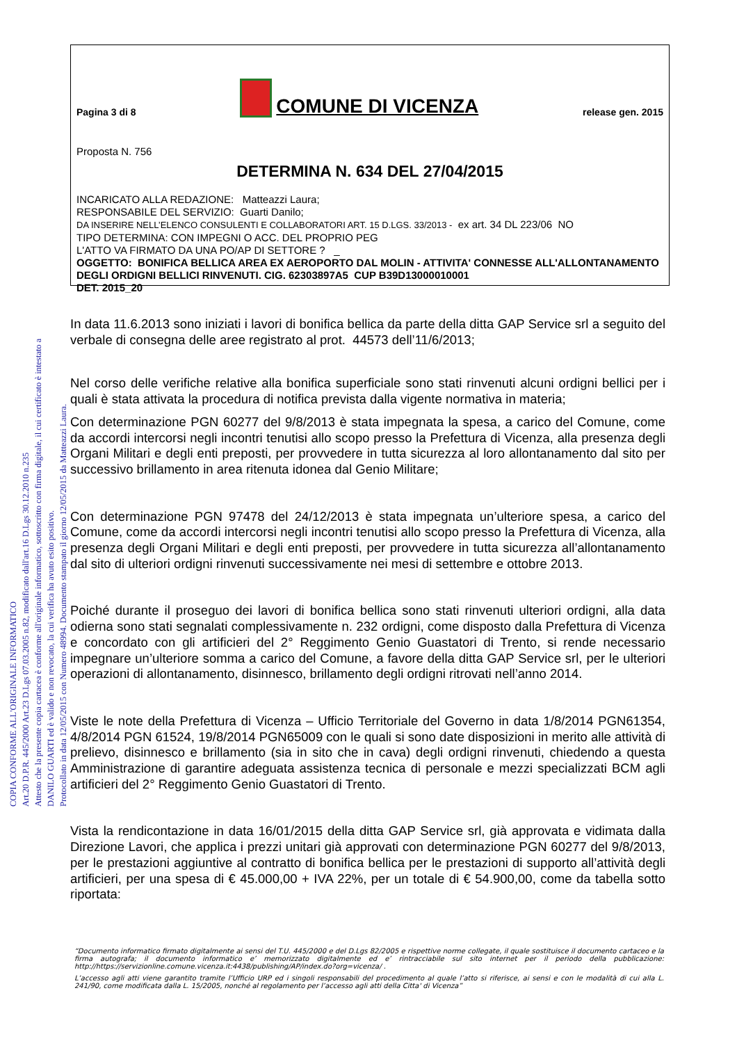COPIA CONFORME ALL'ORIGINALE INFORMATICO
Art.20 D.P.R. 445/2000 Art.23 D.Lgs 07.03.2005 n.82, modificato dall'art.16 D.Lgs 30.12.2010 n.235
Attesto che la presente copia cartacea è conforme all'originale informatico, sottoscritto con firma digitale, il cui certificato è intestato a
DANILO GUARTI ed è valido e non revocato, la cui verifica ha avuto esito positivo.
Protocollato in data 12/05/2015 con Numero 48994. Documento stampato il giorno 12/05/2015 da Matteazzi Laura.
Pagina 3 di 8 COMUNE DI VICENZA release gen. 2015
Proposta N. 756
DETERMINA N. 634 DEL 27/04/2015
INCARICATO ALLA REDAZIONE: Matteazzi Laura;
RESPONSABILE DEL SERVIZIO: Guarti Danilo;
DA INSERIRE NELL’ELENCO CONSULENTI E COLLABORATORI ART. 15 D.LGS. 33/2013 - ex art. 34 DL 223/06 NO
TIPO DETERMINA: CON IMPEGNI O ACC. DEL PROPRIO PEG
L'ATTO VA FIRMATO DA UNA PO/AP DI SETTORE ? _
OGGETTO: BONIFICA BELLICA AREA EX AEROPORTO DAL MOLIN - ATTIVITA' CONNESSE ALL'ALLONTANAMENTO DEGLI ORDIGNI BELLICI RINVENUTI. CIG. 62303897A5 CUP B39D13000010001
DET. 2015_20
In data 11.6.2013 sono iniziati i lavori di bonifica bellica da parte della ditta GAP Service srl a seguito del verbale di consegna delle aree registrato al prot. 44573 dell’11/6/2013;
Nel corso delle verifiche relative alla bonifica superficiale sono stati rinvenuti alcuni ordigni bellici per i quali è stata attivata la procedura di notifica prevista dalla vigente normativa in materia;
Con determinazione PGN 60277 del 9/8/2013 è stata impegnata la spesa, a carico del Comune, come da accordi intercorsi negli incontri tenutisi allo scopo presso la Prefettura di Vicenza, alla presenza degli Organi Militari e degli enti preposti, per provvedere in tutta sicurezza al loro allontanamento dal sito per successivo brillamento in area ritenuta idonea dal Genio Militare;
Con determinazione PGN 97478 del 24/12/2013 è stata impegnata un’ulteriore spesa, a carico del Comune, come da accordi intercorsi negli incontri tenutisi allo scopo presso la Prefettura di Vicenza, alla presenza degli Organi Militari e degli enti preposti, per provvedere in tutta sicurezza all’allontanamento dal sito di ulteriori ordigni rinvenuti successivamente nei mesi di settembre e ottobre 2013.
Poiché durante il proseguo dei lavori di bonifica bellica sono stati rinvenuti ulteriori ordigni, alla data odierna sono stati segnalati complessivamente n. 232 ordigni, come disposto dalla Prefettura di Vicenza e concordato con gli artificieri del 2° Reggimento Genio Guastatori di Trento, si rende necessario impegnare un’ulteriore somma a carico del Comune, a favore della ditta GAP Service srl, per le ulteriori operazioni di allontanamento, disinnesco, brillamento degli ordigni ritrovati nell’anno 2014.
Viste le note della Prefettura di Vicenza – Ufficio Territoriale del Governo in data 1/8/2014 PGN61354, 4/8/2014 PGN 61524, 19/8/2014 PGN65009 con le quali si sono date disposizioni in merito alle attività di prelievo, disinnesco e brillamento (sia in sito che in cava) degli ordigni rinvenuti, chiedendo a questa Amministrazione di garantire adeguata assistenza tecnica di personale e mezzi specializzati BCM agli artificieri del 2° Reggimento Genio Guastatori di Trento.
Vista la rendicontazione in data 16/01/2015 della ditta GAP Service srl, già approvata e vidimata dalla Direzione Lavori, che applica i prezzi unitari già approvati con determinazione PGN 60277 del 9/8/2013, per le prestazioni aggiuntive al contratto di bonifica bellica per le prestazioni di supporto all’attività degli artificieri, per una spesa di € 45.000,00 + IVA 22%, per un totale di € 54.900,00, come da tabella sotto riportata:
“Documento informatico firmato digitalmente ai sensi del T.U. 445/2000 e del D.Lgs 82/2005 e rispettive norme collegate, il quale sostituisce il documento cartaceo e la firma autografa; il documento informatico e’ memorizzato digitalmente ed e’ rintracciabile sul sito internet per il periodo della pubblicazione: http://https://servizionline.comune.vicenza.it:4438/publishing/AP/index.do?org=vicenza/ .
L’accesso agli atti viene garantito tramite l’Ufficio URP ed i singoli responsabili del procedimento al quale l’atto si riferisce, ai sensi e con le modalità di cui alla L. 241/90, come modificata dalla L. 15/2005, nonché al regolamento per l’accesso agli atti della Citta' di Vicenza”